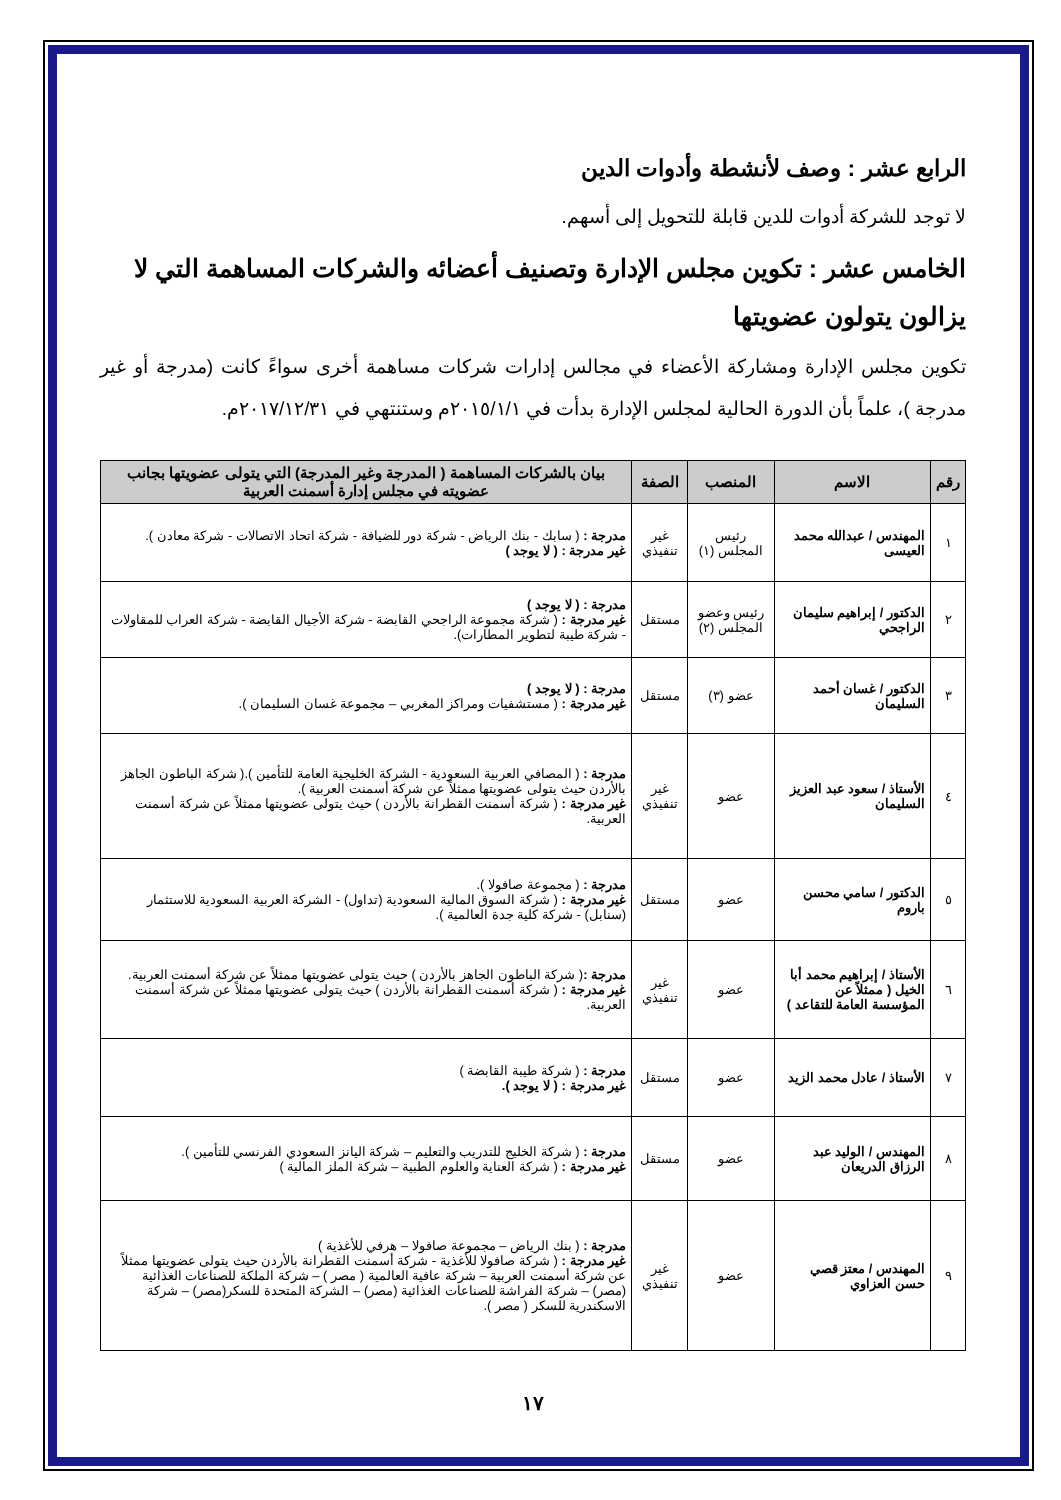الرابع عشر : وصف لأنشطة وأدوات الدين
لا توجد للشركة أدوات للدين قابلة للتحويل إلى أسهم.
الخامس عشر : تكوين مجلس الإدارة وتصنيف أعضائه والشركات المساهمة التي لا يزالون يتولون عضويتها
تكوين مجلس الإدارة ومشاركة الأعضاء في مجالس إدارات شركات مساهمة أخرى سواءً كانت (مدرجة أو غير مدرجة )، علماً بأن الدورة الحالية لمجلس الإدارة بدأت في ٢٠١٥/١/١م وستنتهي في ٢٠١٧/١٢/٣١م.
| رقم | الاسم | المنصب | الصفة | بيان بالشركات المساهمة ( المدرجة وغير المدرجة) التي يتولى عضويتها بجانب عضويته في مجلس إدارة أسمنت العربية |
| --- | --- | --- | --- | --- |
| ١ | المهندس / عبدالله محمد العيسى | رئيس المجلس (١) | غير تنفيذي | مدرجة : ( سابك - بنك الرياض - شركة دور للضيافة - شركة اتحاد الاتصالات - شركة معادن ). غير مدرجة : ( لا يوجد ) |
| ٢ | الدكتور / إبراهيم سليمان الراجحي | رئيس وعضو المجلس (٢) | مستقل | مدرجة : ( لا يوجد ) غير مدرجة : ( شركة مجموعة الراجحي القابضة - شركة الأجيال القابضة - شركة العراب للمقاولات - شركة طيبة لتطوير المطارات). |
| ٣ | الدكتور / غسان أحمد السليمان | عضو (٣) | مستقل | مدرجة : ( لا يوجد ) غير مدرجة : ( مستشفيات ومراكز المغربي – مجموعة غسان السليمان ). |
| ٤ | الأستاذ / سعود عبد العزيز السليمان | عضو | غير تنفيذي | مدرجة : ( المصافي العربية السعودية - الشركة الخليجية العامة للتأمين ).( شركة الباطون الجاهز بالأردن حيث يتولى عضويتها ممثلاً عن شركة أسمنت العربية ). غير مدرجة : ( شركة أسمنت القطرانة بالأردن ) حيث يتولى عضويتها ممثلاً عن شركة أسمنت العربية. |
| ٥ | الدكتور / سامي محسن باروم | عضو | مستقل | مدرجة : ( مجموعة صافولا ). غير مدرجة : ( شركة السوق المالية السعودية (تداول) - الشركة العربية السعودية للاستثمار (سنابل) - شركة كلية جدة العالمية ). |
| ٦ | الأستاذ / إبراهيم محمد أبا الخيل ( ممثلاً عن المؤسسة العامة للتقاعد ) | عضو | غير تنفيذي | مدرجة : ( شركة الباطون الجاهز بالأردن ) حيث يتولى عضويتها ممثلاً عن شركة أسمنت العربية. غير مدرجة : ( شركة أسمنت القطرانة بالأردن ) حيث يتولى عضويتها ممثلاً عن شركة أسمنت العربية. |
| ٧ | الأستاذ / عادل محمد الزيد | عضو | مستقل | مدرجة : ( شركة طيبة القابضة ) غير مدرجة : ( لا يوجد ). |
| ٨ | المهندس / الوليد عبد الرزاق الدريعان | عضو | مستقل | مدرجة : ( شركة الخليج للتدريب والتعليم – شركة اليانز السعودي الفرنسي للتأمين ). غير مدرجة : ( شركة العناية والعلوم الطبية – شركة الملز المالية ) |
| ٩ | المهندس / معتز قصي حسن العزاوي | عضو | غير تنفيذي | مدرجة : ( بنك الرياض – مجموعة صافولا – هرفي للأغذية ) غير مدرجة : ( شركة صافولا للأغذية - شركة أسمنت القطرانة بالأردن حيث يتولى عضويتها ممثلاً عن شركة أسمنت العربية – شركة عافية العالمية ( مصر ) – شركة الملكة للصناعات الغذائية (مصر) – شركة الفراشة للصناعات الغذائية (مصر) – الشركة المتحدة للسكر(مصر) – شركة الاسكندرية للسكر ( مصر ). |
١٧